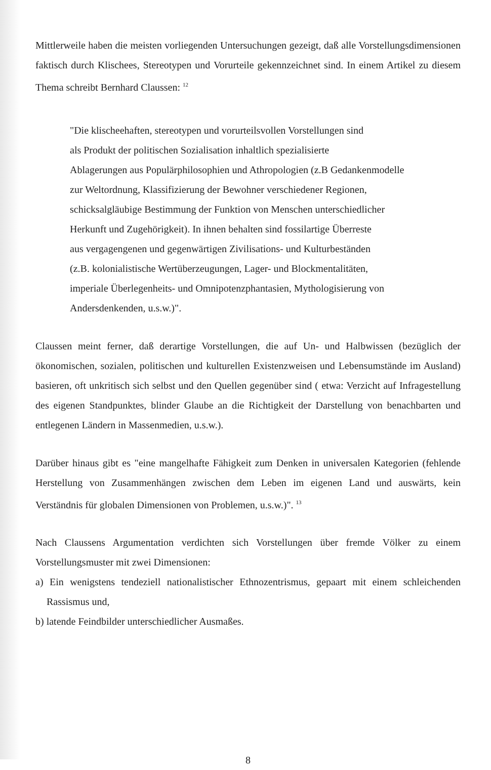Mittlerweile haben die meisten vorliegenden Untersuchungen gezeigt, daß alle Vorstellungsdimensionen faktisch durch Klischees, Stereotypen und Vorurteile gekennzeichnet sind. In einem Artikel zu diesem Thema schreibt Bernhard Claussen: <sup>12</sup>
"Die klischeehaften, stereotypen und vorurteilsvollen Vorstellungen sind
als Produkt der politischen Sozialisation inhaltlich spezialisierte
Ablagerungen aus Populärphilosophien und Athropologien (z.B Gedankenmodelle
zur Weltordnung, Klassifizierung der Bewohner verschiedener Regionen,
schicksalgläubige Bestimmung der Funktion von Menschen unterschiedlicher
Herkunft und Zugehörigkeit). In ihnen behalten sind fossilartige Überreste
aus vergagengenen und gegenwärtigen Zivilisations- und Kulturbeständen
(z.B. kolonialistische Wertüberzeugungen, Lager- und Blockmentalitäten,
imperiale Überlegenheits- und Omnipotenzphantasien, Mythologisierung von
Andersdenkenden, u.s.w.)".
Claussen meint ferner, daß derartige Vorstellungen, die auf Un- und Halbwissen (bezüglich der ökonomischen, sozialen, politischen und kulturellen Existenzweisen und Lebensumstände im Ausland) basieren, oft unkritisch sich selbst und den Quellen gegenüber sind ( etwa: Verzicht auf Infragestellung des eigenen Standpunktes, blinder Glaube an die Richtigkeit der Darstellung von benachbarten und entlegenen Ländern in Massenmedien, u.s.w.).
Darüber hinaus gibt es "eine mangelhafte Fähigkeit zum Denken in universalen Kategorien (fehlende Herstellung von Zusammenhängen zwischen dem Leben im eigenen Land und auswärts, kein Verständnis für globalen Dimensionen von Problemen, u.s.w.)". <sup>13</sup>
Nach Claussens Argumentation verdichten sich Vorstellungen über fremde Völker zu einem Vorstellungsmuster mit zwei Dimensionen:
a) Ein wenigstens tendeziell nationalistischer Ethnozentrismus, gepaart mit einem schleichenden Rassismus und,
b) latende Feindbilder unterschiedlicher Ausmaßes.
8